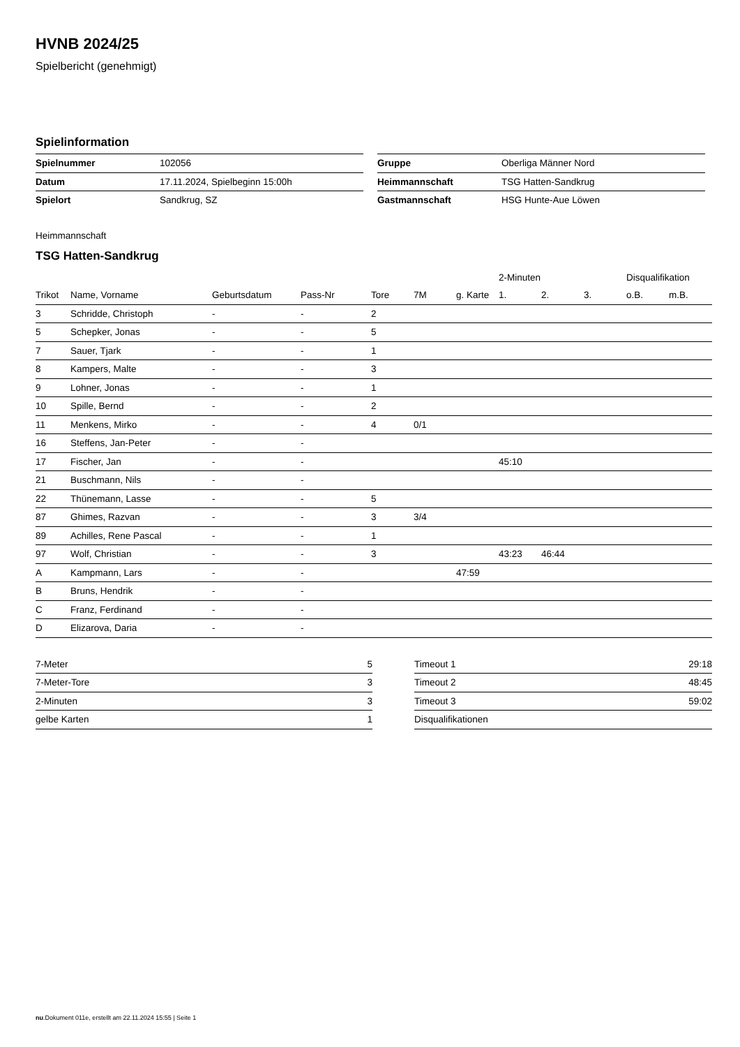HVNB 2024/25
Spielbericht (genehmigt)
Spielinformation
| Spielnummer | 102056 |
| Datum | 17.11.2024, Spielbeginn 15:00h |
| Spielort | Sandkrug, SZ |
| Gruppe | Oberliga Männer Nord |
| Heimmannschaft | TSG Hatten-Sandkrug |
| Gastmannschaft | HSG Hunte-Aue Löwen |
Heimmannschaft
TSG Hatten-Sandkrug
| | | | | | | | 2-Minuten | | | Disqualifikation | |
| --- | --- | --- | --- | --- | --- | --- | --- | --- | --- | --- | --- |
| Trikot | Name, Vorname | Geburtsdatum | Pass-Nr | Tore | 7M | g. Karte | 1. | 2. | 3. | o.B. | m.B. |
| 3 | Schridde, Christoph | - | - | 2 | | | | | | | |
| 5 | Schepker, Jonas | - | - | 5 | | | | | | | |
| 7 | Sauer, Tjark | - | - | 1 | | | | | | | |
| 8 | Kampers, Malte | - | - | 3 | | | | | | | |
| 9 | Lohner, Jonas | - | - | 1 | | | | | | | |
| 10 | Spille, Bernd | - | - | 2 | | | | | | | |
| 11 | Menkens, Mirko | - | - | 4 | 0/1 | | | | | | |
| 16 | Steffens, Jan-Peter | - | - | | | | | | | | |
| 17 | Fischer, Jan | - | - | | | | 45:10 | | | | |
| 21 | Buschmann, Nils | - | - | | | | | | | | |
| 22 | Thünemann, Lasse | - | - | 5 | | | | | | | |
| 87 | Ghimes, Razvan | - | - | 3 | 3/4 | | | | | | |
| 89 | Achilles, Rene Pascal | - | - | 1 | | | | | | | |
| 97 | Wolf, Christian | - | - | 3 | | | 43:23 | 46:44 | | | |
| A | Kampmann, Lars | - | - | | | 47:59 | | | | | |
| B | Bruns, Hendrik | - | - | | | | | | | | |
| C | Franz, Ferdinand | - | - | | | | | | | | |
| D | Elizarova, Daria | - | - | | | | | | | | |
| 7-Meter | 5 |
| 7-Meter-Tore | 3 |
| 2-Minuten | 3 |
| gelbe Karten | 1 |
| Timeout 1 | 29:18 |
| Timeout 2 | 48:45 |
| Timeout 3 | 59:02 |
| Disqualifikationen | |
nu.Dokument 011e, erstellt am 22.11.2024 15:55 | Seite 1